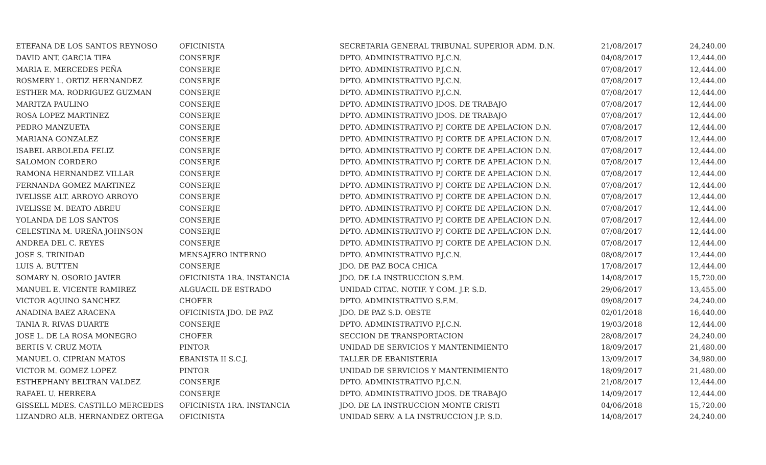| ETEFANA DE LOS SANTOS REYNOSO | OFICINISTA | SECRETARIA GENERAL TRIBUNAL SUPERIOR ADM. D.N. | 21/08/2017 | 24,240.00 |
| DAVID ANT. GARCIA TIFA | CONSERJE | DPTO. ADMINISTRATIVO P.J.C.N. | 04/08/2017 | 12,444.00 |
| MARIA E. MERCEDES PEÑA | CONSERJE | DPTO. ADMINISTRATIVO P.J.C.N. | 07/08/2017 | 12,444.00 |
| ROSMERY L. ORTIZ HERNANDEZ | CONSERJE | DPTO. ADMINISTRATIVO P.J.C.N. | 07/08/2017 | 12,444.00 |
| ESTHER MA. RODRIGUEZ GUZMAN | CONSERJE | DPTO. ADMINISTRATIVO P.J.C.N. | 07/08/2017 | 12,444.00 |
| MARITZA PAULINO | CONSERJE | DPTO. ADMINISTRATIVO JDOS. DE TRABAJO | 07/08/2017 | 12,444.00 |
| ROSA LOPEZ MARTINEZ | CONSERJE | DPTO. ADMINISTRATIVO JDOS. DE TRABAJO | 07/08/2017 | 12,444.00 |
| PEDRO MANZUETA | CONSERJE | DPTO. ADMINISTRATIVO PJ CORTE DE APELACION D.N. | 07/08/2017 | 12,444.00 |
| MARIANA GONZALEZ | CONSERJE | DPTO. ADMINISTRATIVO PJ CORTE DE APELACION D.N. | 07/08/2017 | 12,444.00 |
| ISABEL ARBOLEDA FELIZ | CONSERJE | DPTO. ADMINISTRATIVO PJ CORTE DE APELACION D.N. | 07/08/2017 | 12,444.00 |
| SALOMON CORDERO | CONSERJE | DPTO. ADMINISTRATIVO PJ CORTE DE APELACION D.N. | 07/08/2017 | 12,444.00 |
| RAMONA HERNANDEZ VILLAR | CONSERJE | DPTO. ADMINISTRATIVO PJ CORTE DE APELACION D.N. | 07/08/2017 | 12,444.00 |
| FERNANDA GOMEZ MARTINEZ | CONSERJE | DPTO. ADMINISTRATIVO PJ CORTE DE APELACION D.N. | 07/08/2017 | 12,444.00 |
| IVELISSE ALT. ARROYO ARROYO | CONSERJE | DPTO. ADMINISTRATIVO PJ CORTE DE APELACION D.N. | 07/08/2017 | 12,444.00 |
| IVELISSE M. BEATO ABREU | CONSERJE | DPTO. ADMINISTRATIVO PJ CORTE DE APELACION D.N. | 07/08/2017 | 12,444.00 |
| YOLANDA DE LOS SANTOS | CONSERJE | DPTO. ADMINISTRATIVO PJ CORTE DE APELACION D.N. | 07/08/2017 | 12,444.00 |
| CELESTINA M. UREÑA JOHNSON | CONSERJE | DPTO. ADMINISTRATIVO PJ CORTE DE APELACION D.N. | 07/08/2017 | 12,444.00 |
| ANDREA DEL C. REYES | CONSERJE | DPTO. ADMINISTRATIVO PJ CORTE DE APELACION D.N. | 07/08/2017 | 12,444.00 |
| JOSE S. TRINIDAD | MENSAJERO INTERNO | DPTO. ADMINISTRATIVO P.J.C.N. | 08/08/2017 | 12,444.00 |
| LUIS A. BUTTEN | CONSERJE | JDO. DE PAZ BOCA CHICA | 17/08/2017 | 12,444.00 |
| SOMARY N. OSORIO JAVIER | OFICINISTA 1RA. INSTANCIA | JDO. DE LA INSTRUCCION S.P.M. | 14/08/2017 | 15,720.00 |
| MANUEL E. VICENTE RAMIREZ | ALGUACIL DE ESTRADO | UNIDAD CITAC. NOTIF. Y COM. J.P. S.D. | 29/06/2017 | 13,455.00 |
| VICTOR AQUINO SANCHEZ | CHOFER | DPTO. ADMINISTRATIVO S.F.M. | 09/08/2017 | 24,240.00 |
| ANADINA BAEZ ARACENA | OFICINISTA JDO. DE PAZ | JDO. DE PAZ S.D. OESTE | 02/01/2018 | 16,440.00 |
| TANIA R. RIVAS DUARTE | CONSERJE | DPTO. ADMINISTRATIVO P.J.C.N. | 19/03/2018 | 12,444.00 |
| JOSE L. DE LA ROSA MONEGRO | CHOFER | SECCION DE TRANSPORTACION | 28/08/2017 | 24,240.00 |
| BERTIS V. CRUZ MOTA | PINTOR | UNIDAD DE SERVICIOS Y MANTENIMIENTO | 18/09/2017 | 21,480.00 |
| MANUEL O. CIPRIAN MATOS | EBANISTA II S.C.J. | TALLER DE EBANISTERIA | 13/09/2017 | 34,980.00 |
| VICTOR M. GOMEZ LOPEZ | PINTOR | UNIDAD DE SERVICIOS Y MANTENIMIENTO | 18/09/2017 | 21,480.00 |
| ESTHEPHANY BELTRAN VALDEZ | CONSERJE | DPTO. ADMINISTRATIVO P.J.C.N. | 21/08/2017 | 12,444.00 |
| RAFAEL U. HERRERA | CONSERJE | DPTO. ADMINISTRATIVO JDOS. DE TRABAJO | 14/09/2017 | 12,444.00 |
| GISSELL MDES. CASTILLO MERCEDES | OFICINISTA 1RA. INSTANCIA | JDO. DE LA INSTRUCCION MONTE CRISTI | 04/06/2018 | 15,720.00 |
| LIZANDRO ALB. HERNANDEZ ORTEGA | OFICINISTA | UNIDAD SERV. A LA INSTRUCCION J.P. S.D. | 14/08/2017 | 24,240.00 |